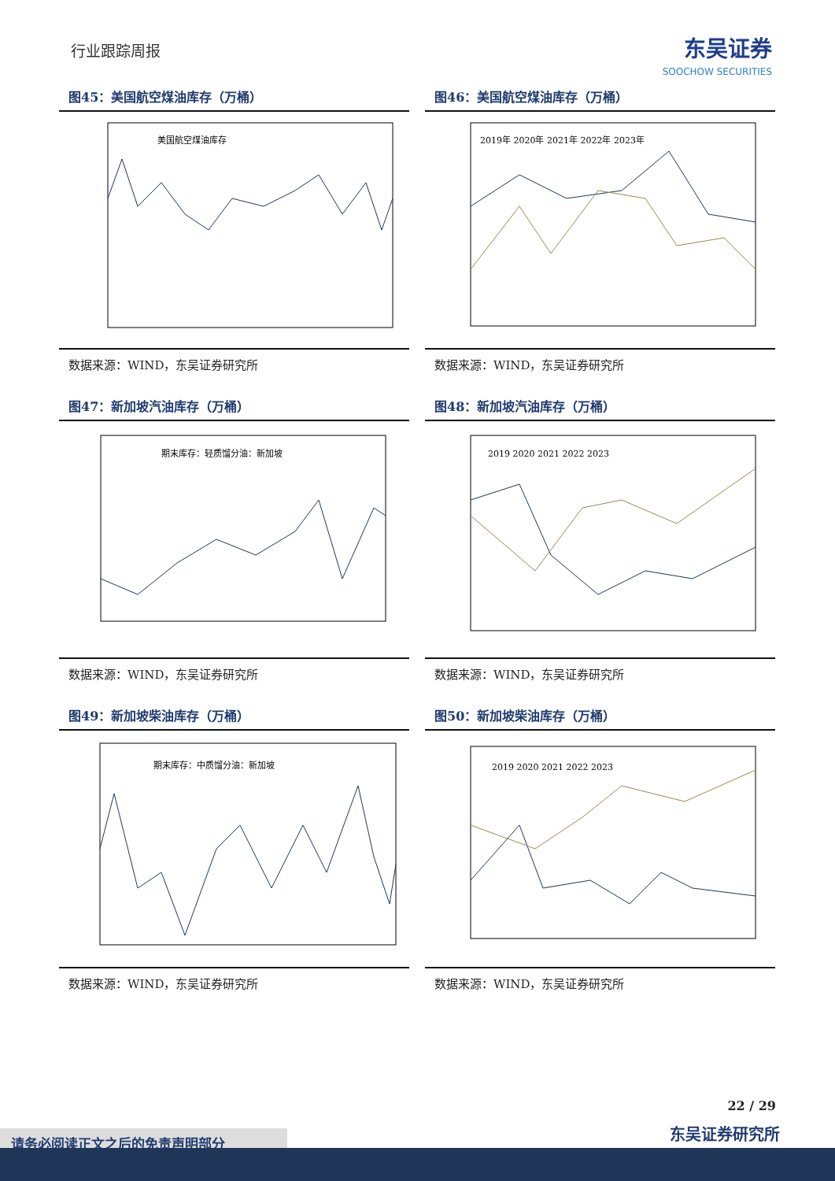行业跟踪周报
东吴证券
SOOCHOW SECURITIES
图45：美国航空煤油库存（万桶）
美国航空煤油库存
数据来源：WIND，东吴证券研究所
图46：美国航空煤油库存（万桶）
2019年 2020年 2021年 2022年 2023年
数据来源：WIND，东吴证券研究所
图47：新加坡汽油库存（万桶）
期末库存：轻质馏分油：新加坡
数据来源：WIND，东吴证券研究所
图48：新加坡汽油库存（万桶）
2019 2020 2021 2022 2023
数据来源：WIND，东吴证券研究所
图49：新加坡柴油库存（万桶）
期末库存：中质馏分油：新加坡
数据来源：WIND，东吴证券研究所
图50：新加坡柴油库存（万桶）
2019 2020 2021 2022 2023
数据来源：WIND，东吴证券研究所
22 / 29
东吴证券研究所 请务必阅读正文之后的免责声明部分